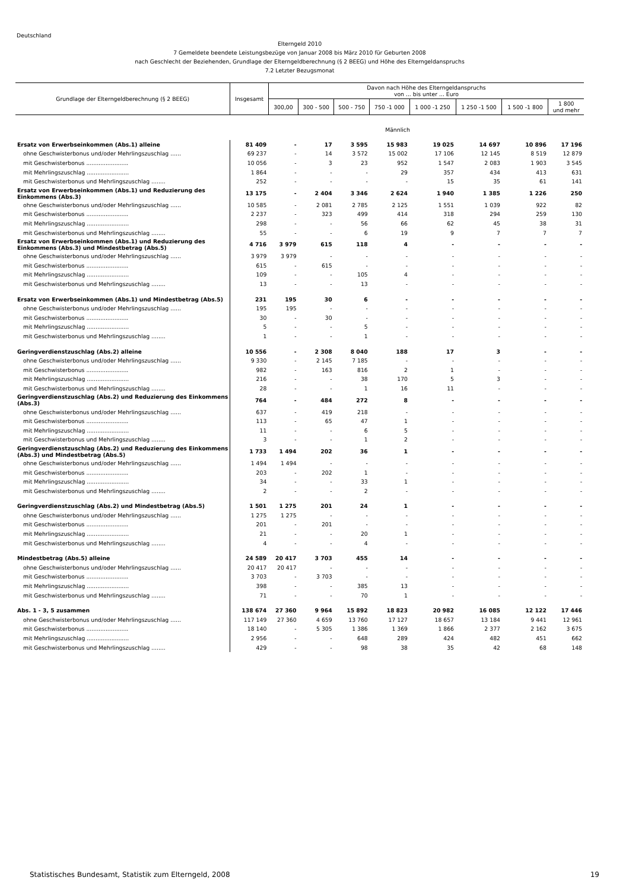Deutschland
Elterngeld 2010
7 Gemeldete beendete Leistungsbezüge von Januar 2008 bis März 2010 für Geburten 2008
nach Geschlecht der Beziehenden, Grundlage der Elterngeldberechnung (§ 2 BEEG) und Höhe des Elterngeldanspruchs
7.2 Letzter Bezugsmonat
| Grundlage der Elterngeldberechnung (§ 2 BEEG) | Insgesamt | Davon nach Höhe des Elterngeldanspruchs von ... bis unter ... Euro | | | | | | | |
| --- | --- | --- | --- | --- | --- | --- | --- | --- | --- |
| | | 300,00 | 300 - 500 | 500 - 750 | 750 -1 000 | 1 000 -1 250 | 1 250 -1 500 | 1 500 -1 800 | 1 800 und mehr |
| Männlich | | | | | | | | | |
| Ersatz von Erwerbseinkommen (Abs.1) alleine | 81 409 | - | 17 | 3 595 | 15 983 | 19 025 | 14 697 | 10 896 | 17 196 |
| ohne Geschwisterbonus und/oder Mehrlingszuschlag ...... | 69 237 | - | 14 | 3 572 | 15 002 | 17 106 | 12 145 | 8 519 | 12 879 |
| mit Geschwisterbonus ........................ | 10 056 | - | 3 | 23 | 952 | 1 547 | 2 083 | 1 903 | 3 545 |
| mit Mehrlingszuschlag ........................ | 1 864 | - | - | - | 29 | 357 | 434 | 413 | 631 |
| mit Geschwisterbonus und Mehrlingszuschlag ........ | 252 | - | - | - | - | 15 | 35 | 61 | 141 |
| Ersatz von Erwerbseinkommen (Abs.1) und Reduzierung des Einkommens (Abs.3) | 13 175 | - | 2 404 | 3 346 | 2 624 | 1 940 | 1 385 | 1 226 | 250 |
| ohne Geschwisterbonus und/oder Mehrlingszuschlag ...... | 10 585 | - | 2 081 | 2 785 | 2 125 | 1 551 | 1 039 | 922 | 82 |
| mit Geschwisterbonus ........................ | 2 237 | - | 323 | 499 | 414 | 318 | 294 | 259 | 130 |
| mit Mehrlingszuschlag ........................ | 298 | - | - | 56 | 66 | 62 | 45 | 38 | 31 |
| mit Geschwisterbonus und Mehrlingszuschlag ........ | 55 | - | - | 6 | 19 | 9 | 7 | 7 | 7 |
| Ersatz von Erwerbseinkommen (Abs.1) und Reduzierung des Einkommens (Abs.3) und Mindestbetrag (Abs.5) | 4 716 | 3 979 | 615 | 118 | 4 | - | - | - | - |
| ohne Geschwisterbonus und/oder Mehrlingszuschlag ...... | 3 979 | 3 979 | - | - | - | - | - | - | - |
| mit Geschwisterbonus ........................ | 615 | - | 615 | - | - | - | - | - | - |
| mit Mehrlingszuschlag ........................ | 109 | - | - | 105 | 4 | - | - | - | - |
| mit Geschwisterbonus und Mehrlingszuschlag ........ | 13 | - | - | 13 | - | - | - | - | - |
| Ersatz von Erwerbseinkommen (Abs.1) und Mindestbetrag (Abs.5) | 231 | 195 | 30 | 6 | - | - | - | - | - |
| ohne Geschwisterbonus und/oder Mehrlingszuschlag ...... | 195 | 195 | - | - | - | - | - | - | - |
| mit Geschwisterbonus ........................ | 30 | - | 30 | - | - | - | - | - | - |
| mit Mehrlingszuschlag ........................ | 5 | - | - | 5 | - | - | - | - | - |
| mit Geschwisterbonus und Mehrlingszuschlag ........ | 1 | - | - | 1 | - | - | - | - | - |
| Geringverdienstzuschlag (Abs.2) alleine | 10 556 | - | 2 308 | 8 040 | 188 | 17 | 3 | - | - |
| ohne Geschwisterbonus und/oder Mehrlingszuschlag ...... | 9 330 | - | 2 145 | 7 185 | - | - | - | - | - |
| mit Geschwisterbonus ........................ | 982 | - | 163 | 816 | 2 | 1 | - | - | - |
| mit Mehrlingszuschlag ........................ | 216 | - | - | 38 | 170 | 5 | 3 | - | - |
| mit Geschwisterbonus und Mehrlingszuschlag ........ | 28 | - | - | 1 | 16 | 11 | - | - | - |
| Geringverdienstzuschlag (Abs.2) und Reduzierung des Einkommens (Abs.3) | 764 | - | 484 | 272 | 8 | - | - | - | - |
| ohne Geschwisterbonus und/oder Mehrlingszuschlag ...... | 637 | - | 419 | 218 | - | - | - | - | - |
| mit Geschwisterbonus ........................ | 113 | - | 65 | 47 | 1 | - | - | - | - |
| mit Mehrlingszuschlag ........................ | 11 | - | - | 6 | 5 | - | - | - | - |
| mit Geschwisterbonus und Mehrlingszuschlag ........ | 3 | - | - | 1 | 2 | - | - | - | - |
| Geringverdienstzuschlag (Abs.2) und Reduzierung des Einkommens (Abs.3) und Mindestbetrag (Abs.5) | 1 733 | 1 494 | 202 | 36 | 1 | - | - | - | - |
| ohne Geschwisterbonus und/oder Mehrlingszuschlag ...... | 1 494 | 1 494 | - | - | - | - | - | - | - |
| mit Geschwisterbonus ........................ | 203 | - | 202 | 1 | - | - | - | - | - |
| mit Mehrlingszuschlag ........................ | 34 | - | - | 33 | 1 | - | - | - | - |
| mit Geschwisterbonus und Mehrlingszuschlag ........ | 2 | - | - | 2 | - | - | - | - | - |
| Geringverdienstzuschlag (Abs.2) und Mindestbetrag (Abs.5) | 1 501 | 1 275 | 201 | 24 | 1 | - | - | - | - |
| ohne Geschwisterbonus und/oder Mehrlingszuschlag ...... | 1 275 | 1 275 | - | - | - | - | - | - | - |
| mit Geschwisterbonus ........................ | 201 | - | 201 | - | - | - | - | - | - |
| mit Mehrlingszuschlag ........................ | 21 | - | - | 20 | 1 | - | - | - | - |
| mit Geschwisterbonus und Mehrlingszuschlag ........ | 4 | - | - | 4 | - | - | - | - | - |
| Mindestbetrag (Abs.5) alleine | 24 589 | 20 417 | 3 703 | 455 | 14 | - | - | - | - |
| ohne Geschwisterbonus und/oder Mehrlingszuschlag ...... | 20 417 | 20 417 | - | - | - | - | - | - | - |
| mit Geschwisterbonus ........................ | 3 703 | - | 3 703 | - | - | - | - | - | - |
| mit Mehrlingszuschlag ........................ | 398 | - | - | 385 | 13 | - | - | - | - |
| mit Geschwisterbonus und Mehrlingszuschlag ........ | 71 | - | - | 70 | 1 | - | - | - | - |
| Abs. 1 - 3, 5 zusammen | 138 674 | 27 360 | 9 964 | 15 892 | 18 823 | 20 982 | 16 085 | 12 122 | 17 446 |
| ohne Geschwisterbonus und/oder Mehrlingszuschlag ...... | 117 149 | 27 360 | 4 659 | 13 760 | 17 127 | 18 657 | 13 184 | 9 441 | 12 961 |
| mit Geschwisterbonus ........................ | 18 140 | - | 5 305 | 1 386 | 1 369 | 1 866 | 2 377 | 2 162 | 3 675 |
| mit Mehrlingszuschlag ........................ | 2 956 | - | - | 648 | 289 | 424 | 482 | 451 | 662 |
| mit Geschwisterbonus und Mehrlingszuschlag ........ | 429 | - | - | 98 | 38 | 35 | 42 | 68 | 148 |
Statistisches Bundesamt, Statistik zum Elterngeld, 2008 19